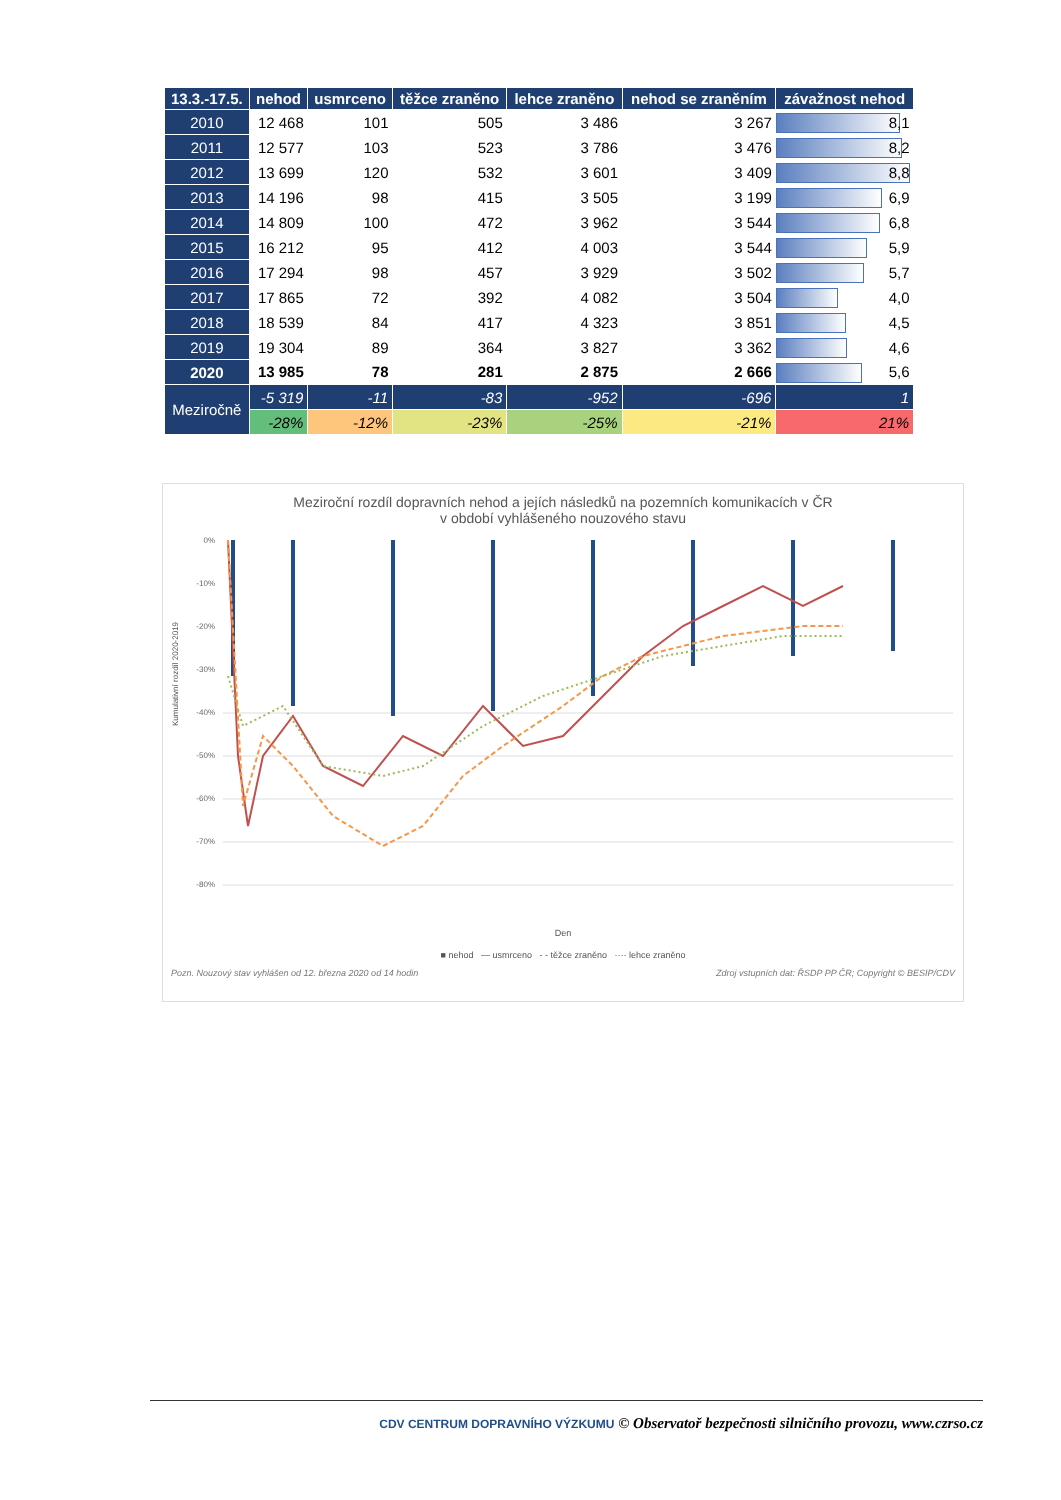| 13.3.-17.5. | nehod | usmrceno | těžce zraněno | lehce zraněno | nehod se zraněním | závažnost nehod |
| --- | --- | --- | --- | --- | --- | --- |
| 2010 | 12 468 | 101 | 505 | 3 486 | 3 267 | 8,1 |
| 2011 | 12 577 | 103 | 523 | 3 786 | 3 476 | 8,2 |
| 2012 | 13 699 | 120 | 532 | 3 601 | 3 409 | 8,8 |
| 2013 | 14 196 | 98 | 415 | 3 505 | 3 199 | 6,9 |
| 2014 | 14 809 | 100 | 472 | 3 962 | 3 544 | 6,8 |
| 2015 | 16 212 | 95 | 412 | 4 003 | 3 544 | 5,9 |
| 2016 | 17 294 | 98 | 457 | 3 929 | 3 502 | 5,7 |
| 2017 | 17 865 | 72 | 392 | 4 082 | 3 504 | 4,0 |
| 2018 | 18 539 | 84 | 417 | 4 323 | 3 851 | 4,5 |
| 2019 | 19 304 | 89 | 364 | 3 827 | 3 362 | 4,6 |
| 2020 | 13 985 | 78 | 281 | 2 875 | 2 666 | 5,6 |
| Meziročně | -5 319 | -11 | -83 | -952 | -696 | 1 |
| | -28% | -12% | -23% | -25% | -21% | 21% |
Meziroční rozdíl dopravních nehod a jejích následků na pozemních komunikacích v ČR
v období vyhlášeného nouzového stavu
0%
-10%
-20%
-30%
-40%
-50%
-60%
-70%
-80%
Den
Kumulativní rozdíl 2020-2019
■ nehod — usmrceno - - těžce zraněno ···· lehce zraněno
Pozn. Nouzový stav vyhlášen od 12. března 2020 od 14 hodin Zdroj vstupních dat: ŘSDP PP ČR; Copyright © BESIP/CDV
CDV CENTRUM DOPRAVNÍHO VÝZKUMU © Observatoř bezpečnosti silničního provozu, www.czrso.cz